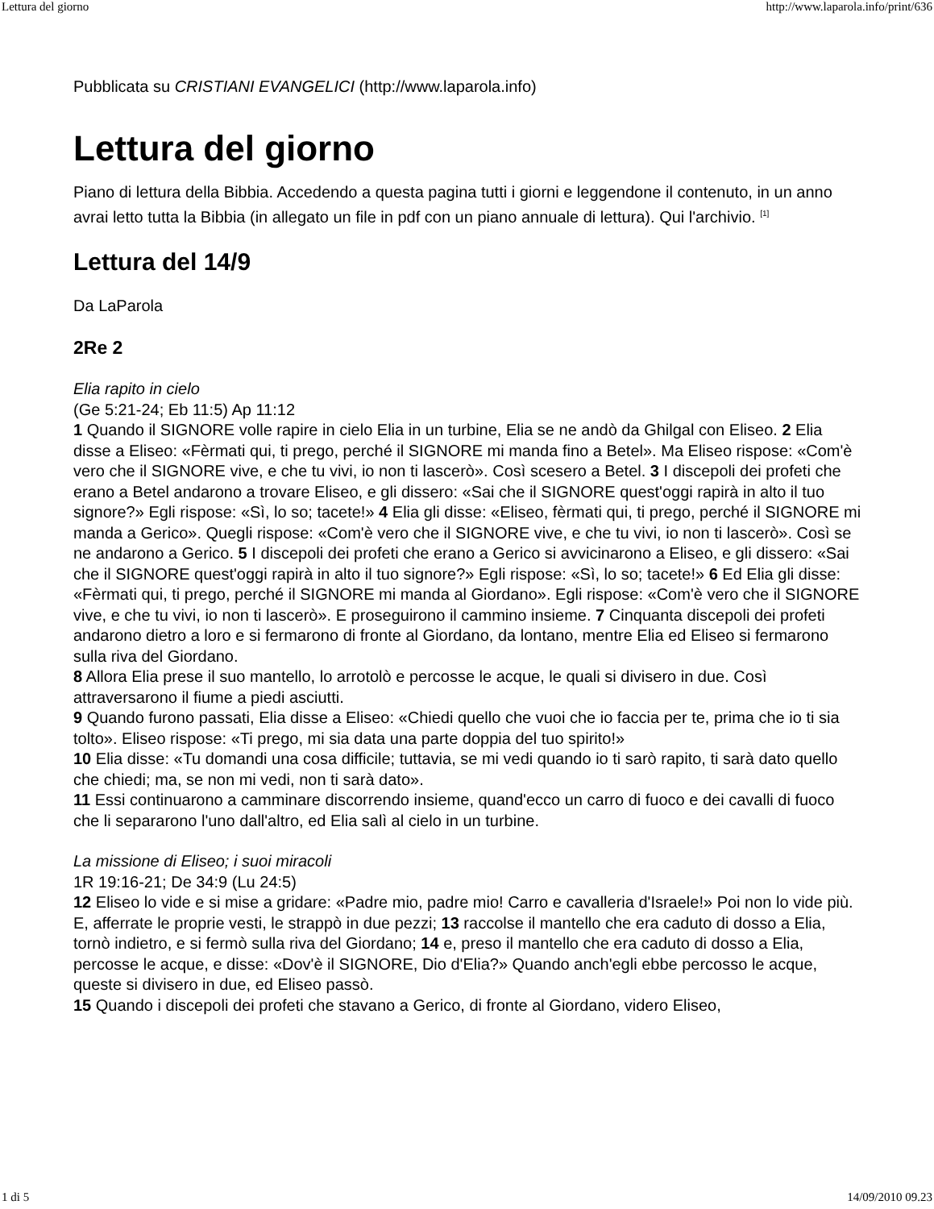Lettura del giorno http://www.laparola.info/print/636
Pubblicata su CRISTIANI EVANGELICI (http://www.laparola.info)
Lettura del giorno
Piano di lettura della Bibbia. Accedendo a questa pagina tutti i giorni e leggendone il contenuto, in un anno avrai letto tutta la Bibbia (in allegato un file in pdf con un piano annuale di lettura). Qui l'archivio. <sup>[1]</sup>
Lettura del 14/9
Da LaParola
2Re 2
Elia rapito in cielo
(Ge 5:21-24; Eb 11:5) Ap 11:12
1 Quando il SIGNORE volle rapire in cielo Elia in un turbine, Elia se ne andò da Ghilgal con Eliseo. 2 Elia disse a Eliseo: «Fèrmati qui, ti prego, perché il SIGNORE mi manda fino a Betel». Ma Eliseo rispose: «Com'è vero che il SIGNORE vive, e che tu vivi, io non ti lascerò». Così scesero a Betel. 3 I discepoli dei profeti che erano a Betel andarono a trovare Eliseo, e gli dissero: «Sai che il SIGNORE quest'oggi rapirà in alto il tuo signore?» Egli rispose: «Sì, lo so; tacete!» 4 Elia gli disse: «Eliseo, fèrmati qui, ti prego, perché il SIGNORE mi manda a Gerico». Quegli rispose: «Com'è vero che il SIGNORE vive, e che tu vivi, io non ti lascerò». Così se ne andarono a Gerico. 5 I discepoli dei profeti che erano a Gerico si avvicinarono a Eliseo, e gli dissero: «Sai che il SIGNORE quest'oggi rapirà in alto il tuo signore?» Egli rispose: «Sì, lo so; tacete!» 6 Ed Elia gli disse: «Fèrmati qui, ti prego, perché il SIGNORE mi manda al Giordano». Egli rispose: «Com'è vero che il SIGNORE vive, e che tu vivi, io non ti lascerò». E proseguirono il cammino insieme. 7 Cinquanta discepoli dei profeti andarono dietro a loro e si fermarono di fronte al Giordano, da lontano, mentre Elia ed Eliseo si fermarono sulla riva del Giordano.
8 Allora Elia prese il suo mantello, lo arrotolò e percosse le acque, le quali si divisero in due. Così attraversarono il fiume a piedi asciutti.
9 Quando furono passati, Elia disse a Eliseo: «Chiedi quello che vuoi che io faccia per te, prima che io ti sia tolto». Eliseo rispose: «Ti prego, mi sia data una parte doppia del tuo spirito!»
10 Elia disse: «Tu domandi una cosa difficile; tuttavia, se mi vedi quando io ti sarò rapito, ti sarà dato quello che chiedi; ma, se non mi vedi, non ti sarà dato».
11 Essi continuarono a camminare discorrendo insieme, quand'ecco un carro di fuoco e dei cavalli di fuoco che li separarono l'uno dall'altro, ed Elia salì al cielo in un turbine.
La missione di Eliseo; i suoi miracoli
1R 19:16-21; De 34:9 (Lu 24:5)
12 Eliseo lo vide e si mise a gridare: «Padre mio, padre mio! Carro e cavalleria d'Israele!» Poi non lo vide più. E, afferrate le proprie vesti, le strappò in due pezzi; 13 raccolse il mantello che era caduto di dosso a Elia, tornò indietro, e si fermò sulla riva del Giordano; 14 e, preso il mantello che era caduto di dosso a Elia, percosse le acque, e disse: «Dov'è il SIGNORE, Dio d'Elia?» Quando anch'egli ebbe percosso le acque, queste si divisero in due, ed Eliseo passò.
15 Quando i discepoli dei profeti che stavano a Gerico, di fronte al Giordano, videro Eliseo,
1 di 5 14/09/2010 09.23